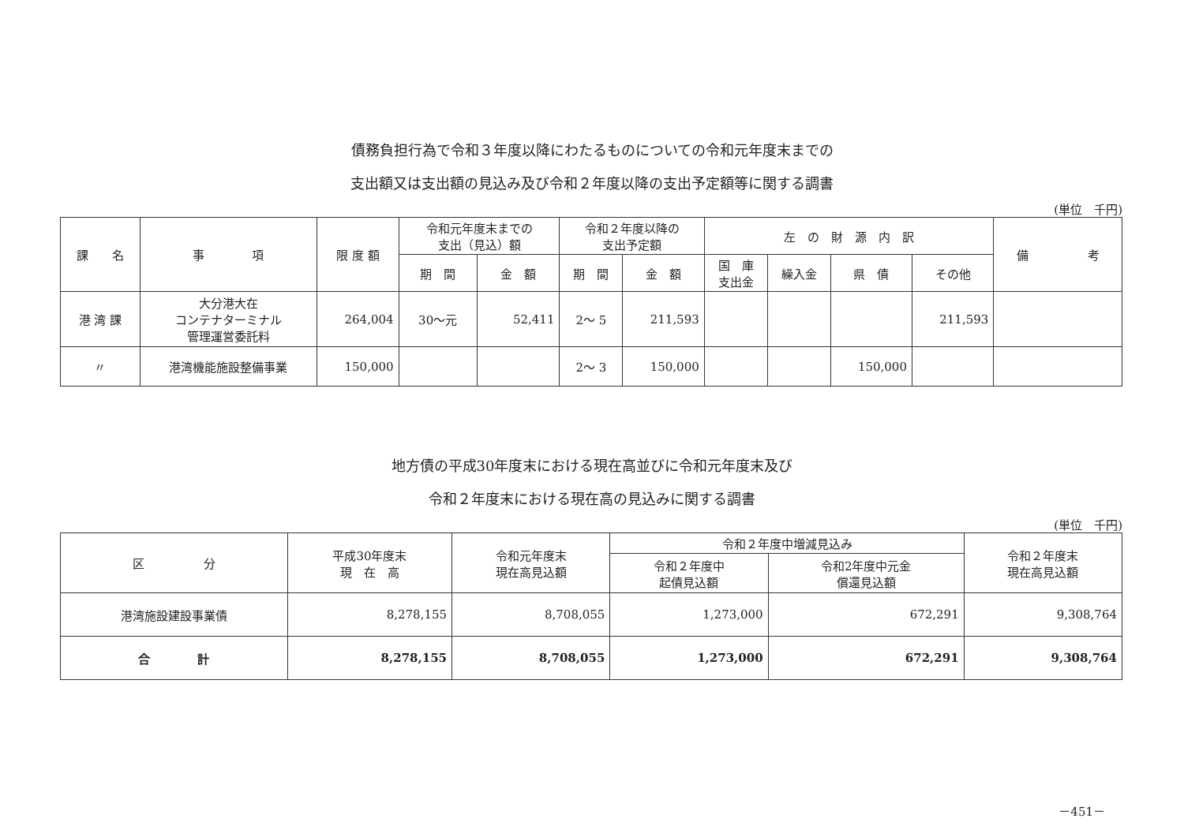債務負担行為で令和３年度以降にわたるものについての令和元年度末までの
支出額又は支出額の見込み及び令和２年度以降の支出予定額等に関する調書
(単位　千円)
| 課 名 | 事 項 | 限 度 額 | 令和元年度末までの 支出（見込）額 | | 令和２年度以降の 支出予定額 | | 左 の 財 源 内 訳 | | | | 備 考 |
| --- | --- | --- | --- | --- | --- | --- | --- | --- | --- | --- | --- |
| | | | 期 間 | 金 額 | 期 間 | 金 額 | 国 庫 支出金 | 繰入金 | 県 債 | その他 | |
| 港 湾 課 | 大分港大在 コンテナターミナル 管理運営委託料 | 264,004 | 30～元 | 52,411 | 2～ 5 | 211,593 | | | | 211,593 | |
| 〃 | 港湾機能施設整備事業 | 150,000 | | | 2～ 3 | 150,000 | | | 150,000 | | |
地方債の平成30年度末における現在高並びに令和元年度末及び
令和２年度末における現在高の見込みに関する調書
(単位　千円)
| 区 分 | 平成30年度末 現 在 高 | 令和元年度末 現在高見込額 | 令和２年度中増減見込み | | 令和２年度末 現在高見込額 |
| --- | --- | --- | --- | --- | --- |
| | | | 令和２年度中 起債見込額 | 令和2年度中元金 償還見込額 | |
| 港湾施設建設事業債 | 8,278,155 | 8,708,055 | 1,273,000 | 672,291 | 9,308,764 |
| 合 計 | 8,278,155 | 8,708,055 | 1,273,000 | 672,291 | 9,308,764 |
－451－